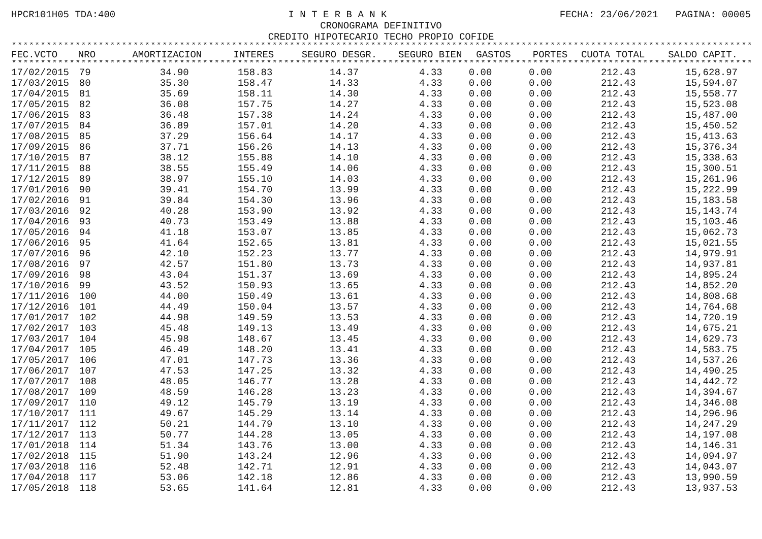HPCR101H05 TDA:400 I N T E R B A N K FECHA: 23/06/2021 PAGINA: 00005
CRONOGRAMA DEFINITIVO
CREDITO HIPOTECARIO TECHO PROPIO COFIDE
****************************************************************************************************************************************************
| FEC.VCTO | NRO | AMORTIZACION | INTERES | SEGURO DESGR. | SEGURO BIEN | GASTOS | PORTES | CUOTA TOTAL | SALDO CAPIT. |
| --- | --- | --- | --- | --- | --- | --- | --- | --- | --- |
****************************************************************************************************************************************************
| 17/02/2015 | 79 | 34.90 | 158.83 | 14.37 | 4.33 | 0.00 | 0.00 | 212.43 | 15,628.97 |
| 17/03/2015 | 80 | 35.30 | 158.47 | 14.33 | 4.33 | 0.00 | 0.00 | 212.43 | 15,594.07 |
| 17/04/2015 | 81 | 35.69 | 158.11 | 14.30 | 4.33 | 0.00 | 0.00 | 212.43 | 15,558.77 |
| 17/05/2015 | 82 | 36.08 | 157.75 | 14.27 | 4.33 | 0.00 | 0.00 | 212.43 | 15,523.08 |
| 17/06/2015 | 83 | 36.48 | 157.38 | 14.24 | 4.33 | 0.00 | 0.00 | 212.43 | 15,487.00 |
| 17/07/2015 | 84 | 36.89 | 157.01 | 14.20 | 4.33 | 0.00 | 0.00 | 212.43 | 15,450.52 |
| 17/08/2015 | 85 | 37.29 | 156.64 | 14.17 | 4.33 | 0.00 | 0.00 | 212.43 | 15,413.63 |
| 17/09/2015 | 86 | 37.71 | 156.26 | 14.13 | 4.33 | 0.00 | 0.00 | 212.43 | 15,376.34 |
| 17/10/2015 | 87 | 38.12 | 155.88 | 14.10 | 4.33 | 0.00 | 0.00 | 212.43 | 15,338.63 |
| 17/11/2015 | 88 | 38.55 | 155.49 | 14.06 | 4.33 | 0.00 | 0.00 | 212.43 | 15,300.51 |
| 17/12/2015 | 89 | 38.97 | 155.10 | 14.03 | 4.33 | 0.00 | 0.00 | 212.43 | 15,261.96 |
| 17/01/2016 | 90 | 39.41 | 154.70 | 13.99 | 4.33 | 0.00 | 0.00 | 212.43 | 15,222.99 |
| 17/02/2016 | 91 | 39.84 | 154.30 | 13.96 | 4.33 | 0.00 | 0.00 | 212.43 | 15,183.58 |
| 17/03/2016 | 92 | 40.28 | 153.90 | 13.92 | 4.33 | 0.00 | 0.00 | 212.43 | 15,143.74 |
| 17/04/2016 | 93 | 40.73 | 153.49 | 13.88 | 4.33 | 0.00 | 0.00 | 212.43 | 15,103.46 |
| 17/05/2016 | 94 | 41.18 | 153.07 | 13.85 | 4.33 | 0.00 | 0.00 | 212.43 | 15,062.73 |
| 17/06/2016 | 95 | 41.64 | 152.65 | 13.81 | 4.33 | 0.00 | 0.00 | 212.43 | 15,021.55 |
| 17/07/2016 | 96 | 42.10 | 152.23 | 13.77 | 4.33 | 0.00 | 0.00 | 212.43 | 14,979.91 |
| 17/08/2016 | 97 | 42.57 | 151.80 | 13.73 | 4.33 | 0.00 | 0.00 | 212.43 | 14,937.81 |
| 17/09/2016 | 98 | 43.04 | 151.37 | 13.69 | 4.33 | 0.00 | 0.00 | 212.43 | 14,895.24 |
| 17/10/2016 | 99 | 43.52 | 150.93 | 13.65 | 4.33 | 0.00 | 0.00 | 212.43 | 14,852.20 |
| 17/11/2016 | 100 | 44.00 | 150.49 | 13.61 | 4.33 | 0.00 | 0.00 | 212.43 | 14,808.68 |
| 17/12/2016 | 101 | 44.49 | 150.04 | 13.57 | 4.33 | 0.00 | 0.00 | 212.43 | 14,764.68 |
| 17/01/2017 | 102 | 44.98 | 149.59 | 13.53 | 4.33 | 0.00 | 0.00 | 212.43 | 14,720.19 |
| 17/02/2017 | 103 | 45.48 | 149.13 | 13.49 | 4.33 | 0.00 | 0.00 | 212.43 | 14,675.21 |
| 17/03/2017 | 104 | 45.98 | 148.67 | 13.45 | 4.33 | 0.00 | 0.00 | 212.43 | 14,629.73 |
| 17/04/2017 | 105 | 46.49 | 148.20 | 13.41 | 4.33 | 0.00 | 0.00 | 212.43 | 14,583.75 |
| 17/05/2017 | 106 | 47.01 | 147.73 | 13.36 | 4.33 | 0.00 | 0.00 | 212.43 | 14,537.26 |
| 17/06/2017 | 107 | 47.53 | 147.25 | 13.32 | 4.33 | 0.00 | 0.00 | 212.43 | 14,490.25 |
| 17/07/2017 | 108 | 48.05 | 146.77 | 13.28 | 4.33 | 0.00 | 0.00 | 212.43 | 14,442.72 |
| 17/08/2017 | 109 | 48.59 | 146.28 | 13.23 | 4.33 | 0.00 | 0.00 | 212.43 | 14,394.67 |
| 17/09/2017 | 110 | 49.12 | 145.79 | 13.19 | 4.33 | 0.00 | 0.00 | 212.43 | 14,346.08 |
| 17/10/2017 | 111 | 49.67 | 145.29 | 13.14 | 4.33 | 0.00 | 0.00 | 212.43 | 14,296.96 |
| 17/11/2017 | 112 | 50.21 | 144.79 | 13.10 | 4.33 | 0.00 | 0.00 | 212.43 | 14,247.29 |
| 17/12/2017 | 113 | 50.77 | 144.28 | 13.05 | 4.33 | 0.00 | 0.00 | 212.43 | 14,197.08 |
| 17/01/2018 | 114 | 51.34 | 143.76 | 13.00 | 4.33 | 0.00 | 0.00 | 212.43 | 14,146.31 |
| 17/02/2018 | 115 | 51.90 | 143.24 | 12.96 | 4.33 | 0.00 | 0.00 | 212.43 | 14,094.97 |
| 17/03/2018 | 116 | 52.48 | 142.71 | 12.91 | 4.33 | 0.00 | 0.00 | 212.43 | 14,043.07 |
| 17/04/2018 | 117 | 53.06 | 142.18 | 12.86 | 4.33 | 0.00 | 0.00 | 212.43 | 13,990.59 |
| 17/05/2018 | 118 | 53.65 | 141.64 | 12.81 | 4.33 | 0.00 | 0.00 | 212.43 | 13,937.53 |